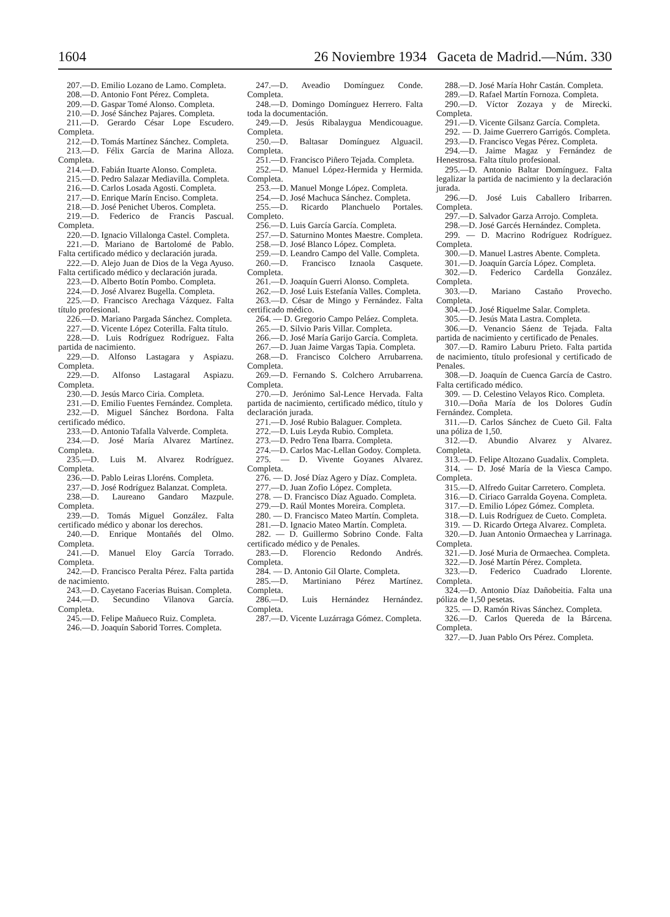1604 26 Noviembre 1934 Gaceta de Madrid.—Núm. 330
207.—D. Emilio Lozano de Lamo. Completa.
208.—D. Antonio Font Pérez. Completa.
209.—D. Gaspar Tomé Alonso. Completa.
210.—D. José Sánchez Pajares. Completa.
211.—D. Gerardo César Lope Escudero. Completa.
212.—D. Tomás Martínez Sánchez. Completa.
213.—D. Félix García de Marina Alloza. Completa.
214.—D. Fabián Ituarte Alonso. Completa.
215.—D. Pedro Salazar Mediavilla. Completa.
216.—D. Carlos Losada Agosti. Completa.
217.—D. Enrique Marín Enciso. Completa.
218.—D. José Penichet Uberos. Completa.
219.—D. Federico de Francis Pascual. Completa.
220.—D. Ignacio Villalonga Castel. Completa.
221.—D. Mariano de Bartolomé de Pablo. Falta certificado médico y declaración jurada.
222.—D. Alejo Juan de Dios de la Vega Ayuso. Falta certificado médico y declaración jurada.
223.—D. Alberto Botín Pombo. Completa.
224.—D. José Alvarez Bugella. Completa.
225.—D. Francisco Arechaga Vázquez. Falta título profesional.
226.—D. Mariano Pargada Sánchez. Completa.
227.—D. Vicente López Coterilla. Falta título.
228.—D. Luis Rodríguez Rodríguez. Falta partida de nacimiento.
229.—D. Alfonso Lastagara y Aspiazu. Completa.
229.—D. Alfonso Lastagaral Aspiazu. Completa.
230.—D. Jesús Marco Ciria. Completa.
231.—D. Emilio Fuentes Fernández. Completa.
232.—D. Miguel Sánchez Bordona. Falta certificado médico.
233.—D. Antonio Tafalla Valverde. Completa.
234.—D. José María Alvarez Martínez. Completa.
235.—D. Luis M. Alvarez Rodríguez. Completa.
236.—D. Pablo Leiras Lloréns. Completa.
237.—D. José Rodríguez Balanzat. Completa.
238.—D. Laureano Gandaro Mazpule. Completa.
239.—D. Tomás Miguel González. Falta certificado médico y abonar los derechos.
240.—D. Enrique Montañés del Olmo. Completa.
241.—D. Manuel Eloy García Torrado. Completa.
242.—D. Francisco Peralta Pérez. Falta partida de nacimiento.
243.—D. Cayetano Facerias Buisan. Completa.
244.—D. Secundino Vilanova García. Completa.
245.—D. Felipe Mañueco Ruiz. Completa.
246.—D. Joaquín Saborid Torres. Completa.
247.—D. Aveadio Domínguez Conde. Completa.
248.—D. Domingo Domínguez Herrero. Falta toda la documentación.
249.—D. Jesús Ribalaygua Mendicouague. Completa.
250.—D. Baltasar Domínguez Alguacil. Completa.
251.—D. Francisco Piñero Tejada. Completa.
252.—D. Manuel López-Hermida y Hermida. Completa.
253.—D. Manuel Monge López. Completa.
254.—D. José Machuca Sánchez. Completa.
255.—D. Ricardo Planchuelo Portales. Completo.
256.—D. Luis García García. Completa.
257.—D. Saturnino Montes Maestre. Completa.
258.—D. José Blanco López. Completa.
259.—D. Leandro Campo del Valle. Completa.
260.—D. Francisco Iznaola Casquete. Completa.
261.—D. Joaquín Guerri Alonso. Completa.
262.—D. José Luis Estefanía Valles. Completa.
263.—D. César de Mingo y Fernández. Falta certificado médico.
264. — D. Gregorio Campo Peláez. Completa.
265.—D. Silvio Paris Villar. Completa.
266.—D. José María Garijo García. Completa.
267.—D. Juan Jaime Vargas Tapia. Completa.
268.—D. Francisco Colchero Arrubarrena. Completa.
269.—D. Fernando S. Colchero Arrubarrena. Completa.
270.—D. Jerónimo Sal-Lence Hervada. Falta partida de nacimiento, certificado médico, título y declaración jurada.
271.—D. José Rubio Balaguer. Completa.
272.—D. Luis Leyda Rubio. Completa.
273.—D. Pedro Tena Ibarra. Completa.
274.—D. Carlos Mac-Lellan Godoy. Completa.
275. — D. Vivente Goyanes Alvarez. Completa.
276. — D. José Díaz Agero y Díaz. Completa.
277.—D. Juan Zofio López. Completa.
278. — D. Francisco Díaz Aguado. Completa.
279.—D. Raúl Montes Moreira. Completa.
280. — D. Francisco Mateo Martín. Completa.
281.—D. Ignacio Mateo Martín. Completa.
282. — D. Guillermo Sobrino Conde. Falta certificado médico y de Penales.
283.—D. Florencio Redondo Andrés. Completa.
284. — D. Antonio Gil Olarte. Completa.
285.—D. Martiniano Pérez Martínez. Completa.
286.—D. Luis Hernández Hernández. Completa.
287.—D. Vicente Luzárraga Gómez. Completa.
288.—D. José María Hohr Castán. Completa.
289.—D. Rafael Martín Fornoza. Completa.
290.—D. Víctor Zozaya y de Mirecki. Completa.
291.—D. Vicente Gilsanz García. Completa.
292. — D. Jaime Guerrero Garrigós. Completa.
293.—D. Francisco Vegas Pérez. Completa.
294.—D. Jaime Magaz y Fernández de Henestrosa. Falta título profesional.
295.—D. Antonio Baltar Domínguez. Falta legalizar la partida de nacimiento y la declaración jurada.
296.—D. José Luis Caballero Iribarren. Completa.
297.—D. Salvador Garza Arrojo. Completa.
298.—D. José Garcés Hernández. Completa.
299. — D. Macrino Rodríguez Rodríguez. Completa.
300.—D. Manuel Lastres Abente. Completa.
301.—D. Joaquín García López. Completa.
302.—D. Federico Cardella González. Completa.
303.—D. Mariano Castaño Provecho. Completa.
304.—D. José Riquelme Salar. Completa.
305.—D. Jesús Mata Lastra. Completa.
306.—D. Venancio Sáenz de Tejada. Falta partida de nacimiento y certificado de Penales.
307.—D. Ramiro Laburu Prieto. Falta partida de nacimiento, título profesional y certificado de Penales.
308.—D. Joaquín de Cuenca García de Castro. Falta certificado médico.
309. — D. Celestino Velayos Rico. Completa.
310.—Doña María de los Dolores Gudín Fernández. Completa.
311.—D. Carlos Sánchez de Cueto Gil. Falta una póliza de 1,50.
312.—D. Abundio Alvarez y Alvarez. Completa.
313.—D. Felipe Altozano Guadalix. Completa.
314. — D. José María de la Viesca Campo. Completa.
315.—D. Alfredo Guitar Carretero. Completa.
316.—D. Ciriaco Garralda Goyena. Completa.
317.—D. Emilio López Gómez. Completa.
318.—D. Luis Rodríguez de Cueto. Completa.
319. — D. Ricardo Ortega Alvarez. Completa.
320.—D. Juan Antonio Ormaechea y Larrinaga. Completa.
321.—D. José Muria de Ormaechea. Completa.
322.—D. José Martín Pérez. Completa.
323.—D. Federico Cuadrado Llorente. Completa.
324.—D. Antonio Díaz Dañobeitia. Falta una póliza de 1,50 pesetas.
325. — D. Ramón Rivas Sánchez. Completa.
326.—D. Carlos Quereda de la Bárcena. Completa.
327.—D. Juan Pablo Ors Pérez. Completa.